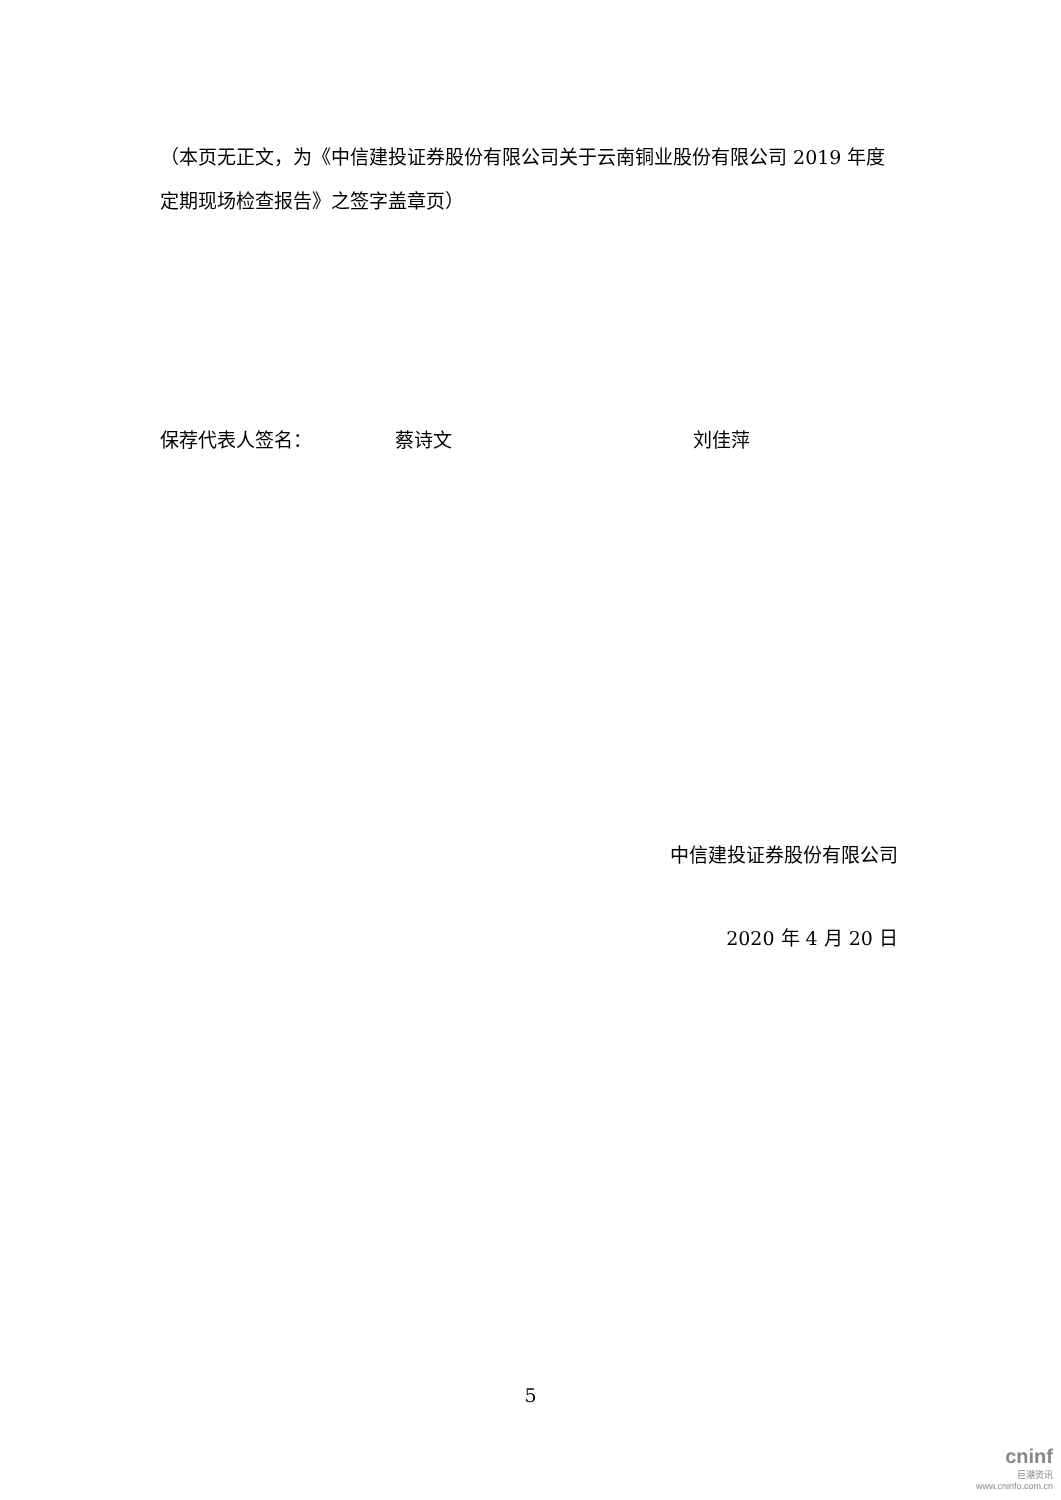（本页无正文，为《中信建投证券股份有限公司关于云南铜业股份有限公司 2019 年度定期现场检查报告》之签字盖章页）
保荐代表人签名： 蔡诗文 刘佳萍
中信建投证券股份有限公司
2020 年 4 月 20 日
5
cninf
巨潮资讯
www.cninfo.com.cn